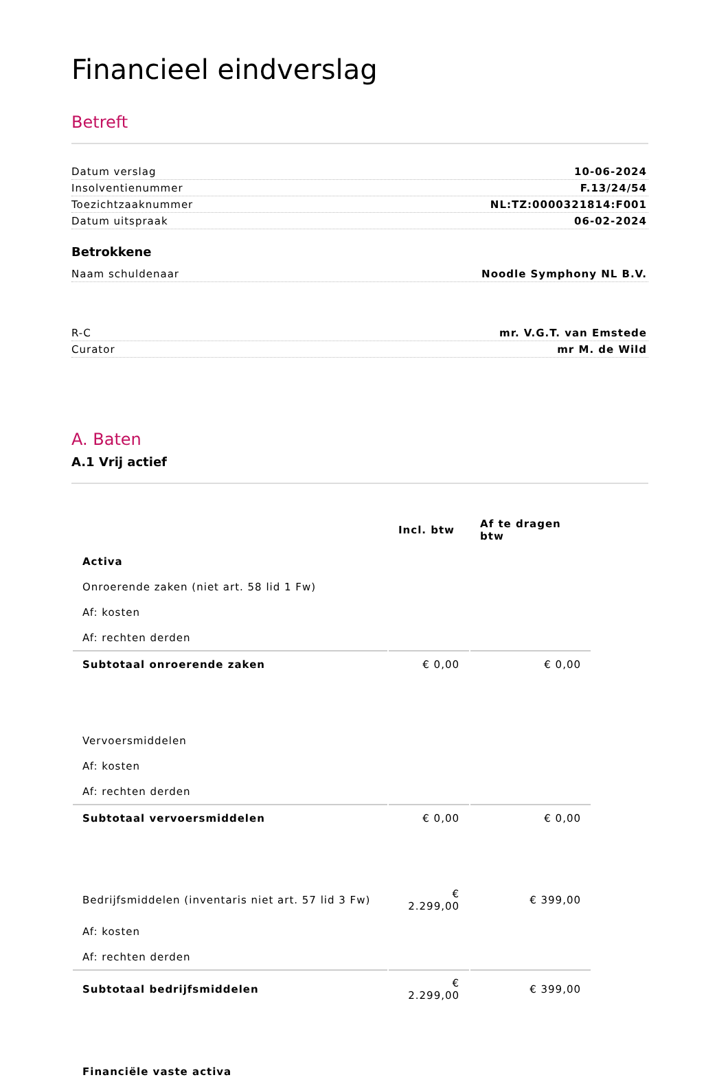Financieel eindverslag
Betreft
Datum verslag 10-06-2024
Insolventienummer F.13/24/54
Toezichtzaaknummer NL:TZ:0000321814:F001
Datum uitspraak 06-02-2024
Betrokkene
Naam schuldenaar Noodle Symphony NL B.V.
R-C mr. V.G.T. van Emstede
Curator mr M. de Wild
A. Baten
A.1 Vrij actief
| | Incl. btw | Af te dragen btw |
| --- | --- | --- |
| Activa | | |
| Onroerende zaken (niet art. 58 lid 1 Fw) | | |
| Af: kosten | | |
| Af: rechten derden | | |
| Subtotaal onroerende zaken | € 0,00 | € 0,00 |
| Vervoersmiddelen | | |
| Af: kosten | | |
| Af: rechten derden | | |
| Subtotaal vervoersmiddelen | € 0,00 | € 0,00 |
| Bedrijfsmiddelen (inventaris niet art. 57 lid 3 Fw) | € 2.299,00 | € 399,00 |
| Af: kosten | | |
| Af: rechten derden | | |
| Subtotaal bedrijfsmiddelen | € 2.299,00 | € 399,00 |
| Financiële vaste activa | | |